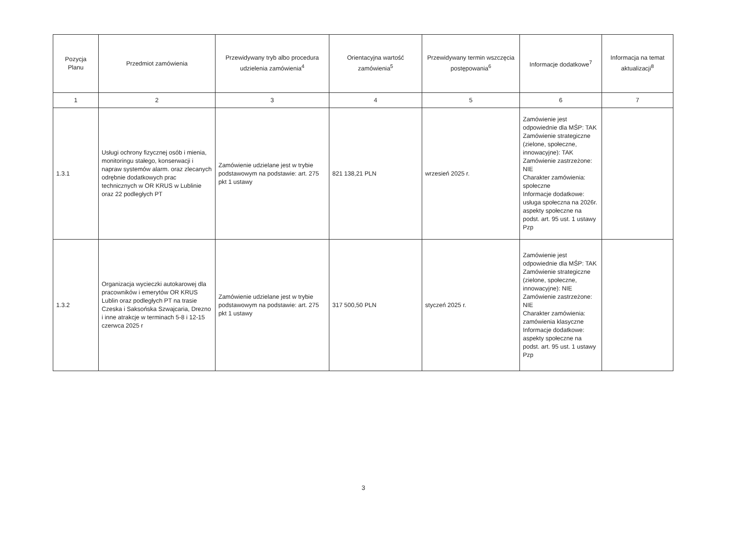| Pozycja Planu | Przedmiot zamówienia | Przewidywany tryb albo procedura udzielenia zamówienia<sup>4</sup> | Orientacyjna wartość zamówienia<sup>5</sup> | Przewidywany termin wszczęcia postępowania<sup>6</sup> | Informacje dodatkowe<sup>7</sup> | Informacja na temat aktualizacji<sup>8</sup> |
| --- | --- | --- | --- | --- | --- | --- |
| 1 | 2 | 3 | 4 | 5 | 6 | 7 |
| 1.3.1 | Usługi ochrony fizycznej osób i mienia, monitoringu stałego, konserwacji i napraw systemów alarm. oraz zlecanych odrębnie dodatkowych prac technicznych w OR KRUS w Lublinie oraz 22 podległych PT | Zamówienie udzielane jest w trybie podstawowym na podstawie: art. 275 pkt 1 ustawy | 821 138,21 PLN | wrzesień 2025 r. | Zamówienie jest odpowiednie dla MŚP: TAK Zamówienie strategiczne (zielone, społeczne, innowacyjne): TAK Zamówienie zastrzeżone: NIE Charakter zamówienia: społeczne Informacje dodatkowe: usługa społeczna na 2026r. aspekty społeczne na podst. art. 95 ust. 1 ustawy Pzp | |
| 1.3.2 | Organizacja wycieczki autokarowej dla pracowników i emerytów OR KRUS Lublin oraz podległych PT na trasie Czeska i Saksońska Szwajcaria, Drezno i inne atrakcje w terminach 5-8 i 12-15 czerwca 2025 r | Zamówienie udzielane jest w trybie podstawowym na podstawie: art. 275 pkt 1 ustawy | 317 500,50 PLN | styczeń 2025 r. | Zamówienie jest odpowiednie dla MŚP: TAK Zamówienie strategiczne (zielone, społeczne, innowacyjne): NIE Zamówienie zastrzeżone: NIE Charakter zamówienia: zamówienia klasyczne Informacje dodatkowe: aspekty społeczne na podst. art. 95 ust. 1 ustawy Pzp | |
3